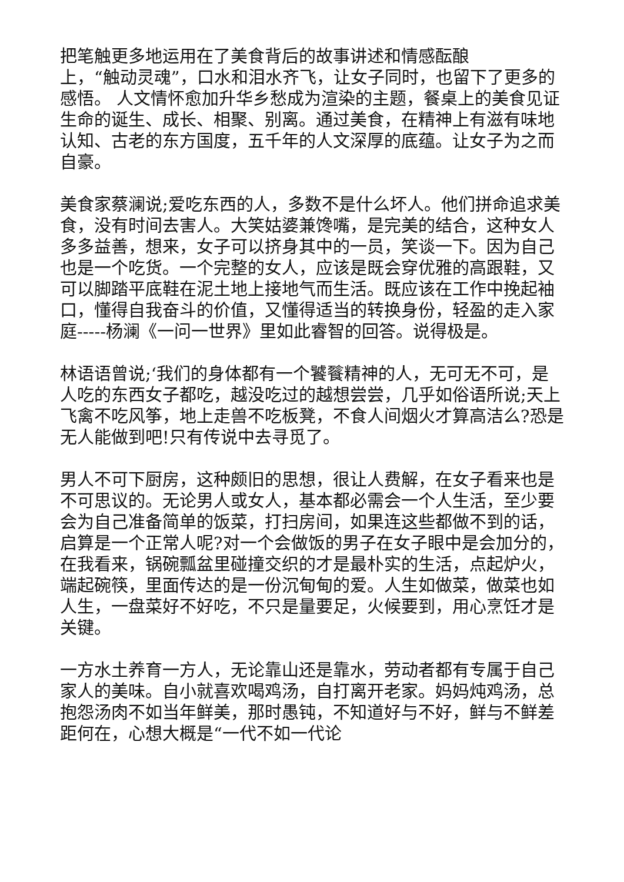把笔触更多地运用在了美食背后的故事讲述和情感酝酿
上，“触动灵魂”，口水和泪水齐飞，让女子同时，也留下了更多的感悟。 人文情怀愈加升华乡愁成为渲染的主题，餐桌上的美食见证生命的诞生、成长、相聚、别离。通过美食，在精神上有滋有味地认知、古老的东方国度，五千年的人文深厚的底蕴。让女子为之而自豪。
美食家蔡澜说;爱吃东西的人，多数不是什么坏人。他们拼命追求美食，没有时间去害人。大笑姑婆兼馋嘴，是完美的结合，这种女人多多益善，想来，女子可以挤身其中的一员，笑谈一下。因为自己也是一个吃货。一个完整的女人，应该是既会穿优雅的高跟鞋，又可以脚踏平底鞋在泥土地上接地气而生活。既应该在工作中挽起袖口，懂得自我奋斗的价值，又懂得适当的转换身份，轻盈的走入家庭-----杨澜《一问一世界》里如此睿智的回答。说得极是。
林语语曾说;‘我们的身体都有一个饕餮精神的人，无可无不可，是人吃的东西女子都吃，越没吃过的越想尝尝，几乎如俗语所说;天上飞禽不吃风筝，地上走兽不吃板凳，不食人间烟火才算高洁么?恐是无人能做到吧!只有传说中去寻觅了。
男人不可下厨房，这种颇旧的思想，很让人费解，在女子看来也是不可思议的。无论男人或女人，基本都必需会一个人生活，至少要会为自己准备简单的饭菜，打扫房间，如果连这些都做不到的话，启算是一个正常人呢?对一个会做饭的男子在女子眼中是会加分的，在我看来，锅碗瓢盆里碰撞交织的才是最朴实的生活，点起炉火，端起碗筷，里面传达的是一份沉甸甸的爱。人生如做菜，做菜也如人生，一盘菜好不好吃，不只是量要足，火候要到，用心烹饪才是关键。
一方水土养育一方人，无论靠山还是靠水，劳动者都有专属于自己家人的美味。自小就喜欢喝鸡汤，自打离开老家。妈妈炖鸡汤，总抱怨汤肉不如当年鲜美，那时愚钝，不知道好与不好，鲜与不鲜差距何在，心想大概是“一代不如一代论